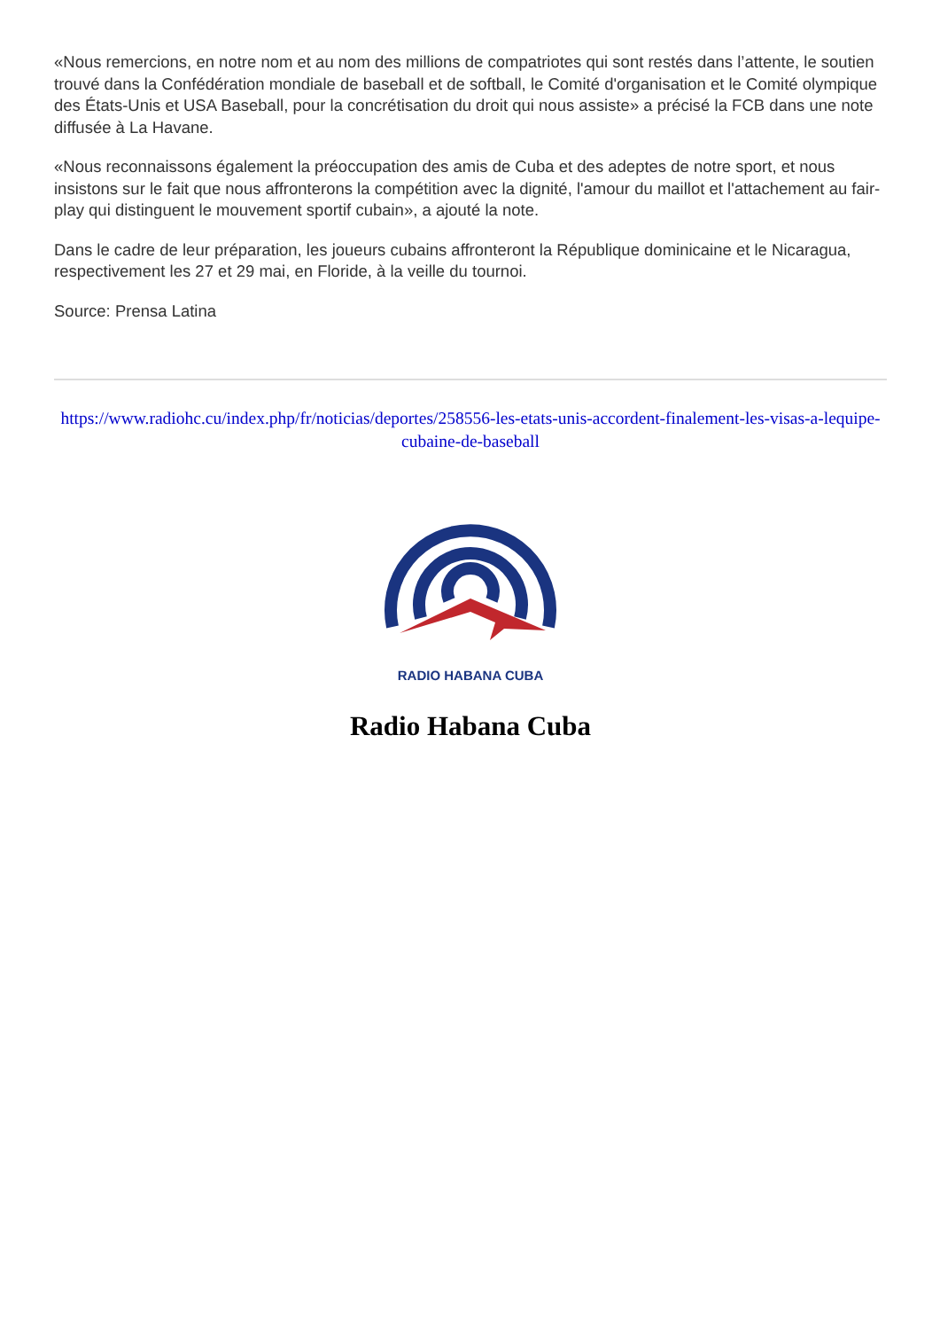«Nous remercions, en notre nom et au nom des millions de compatriotes qui sont restés dans l’attente, le soutien trouvé dans la Confédération mondiale de baseball et de softball, le Comité d'organisation et le Comité olympique des États-Unis et USA Baseball, pour la concrétisation du droit qui nous assiste» a précisé la FCB dans une note diffusée à La Havane.
«Nous reconnaissons également la préoccupation des amis de Cuba et des adeptes de notre sport, et nous insistons sur le fait que nous affronterons la compétition avec la dignité, l'amour du maillot et l'attachement au fair-play qui distinguent le mouvement sportif cubain», a ajouté la note.
Dans le cadre de leur préparation, les joueurs cubains affronteront la République dominicaine et le Nicaragua, respectivement les 27 et 29 mai, en Floride, à la veille du tournoi.
Source: Prensa Latina
https://www.radiohc.cu/index.php/fr/noticias/deportes/258556-les-etats-unis-accordent-finalement-les-visas-a-lequipe-cubaine-de-baseball
RADIO HABANA CUBA
Radio Habana Cuba